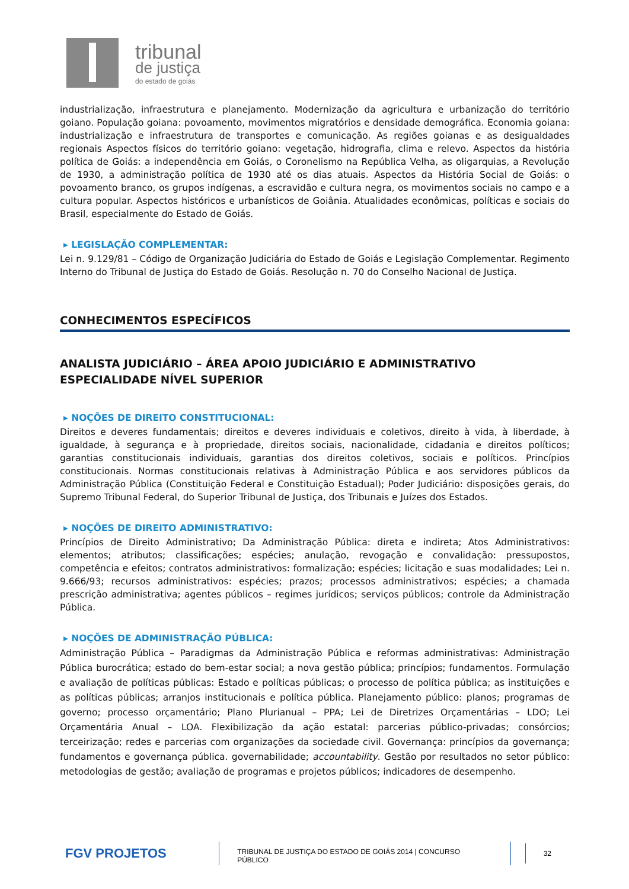tribunal
de justiça
do estado de goiás
industrialização, infraestrutura e planejamento. Modernização da agricultura e urbanização do território goiano. População goiana: povoamento, movimentos migratórios e densidade demográfica. Economia goiana: industrialização e infraestrutura de transportes e comunicação. As regiões goianas e as desigualdades regionais Aspectos físicos do território goiano: vegetação, hidrografia, clima e relevo. Aspectos da história política de Goiás: a independência em Goiás, o Coronelismo na República Velha, as oligarquias, a Revolução de 1930, a administração política de 1930 até os dias atuais. Aspectos da História Social de Goiás: o povoamento branco, os grupos indígenas, a escravidão e cultura negra, os movimentos sociais no campo e a cultura popular. Aspectos históricos e urbanísticos de Goiânia. Atualidades econômicas, políticas e sociais do Brasil, especialmente do Estado de Goiás.
▸ LEGISLAÇÃO COMPLEMENTAR:
Lei n. 9.129/81 – Código de Organização Judiciária do Estado de Goiás e Legislação Complementar. Regimento Interno do Tribunal de Justiça do Estado de Goiás. Resolução n. 70 do Conselho Nacional de Justiça.
CONHECIMENTOS ESPECÍFICOS
ANALISTA JUDICIÁRIO – ÁREA APOIO JUDICIÁRIO E ADMINISTRATIVO
ESPECIALIDADE NÍVEL SUPERIOR
▸ NOÇÕES DE DIREITO CONSTITUCIONAL:
Direitos e deveres fundamentais; direitos e deveres individuais e coletivos, direito à vida, à liberdade, à igualdade, à segurança e à propriedade, direitos sociais, nacionalidade, cidadania e direitos políticos; garantias constitucionais individuais, garantias dos direitos coletivos, sociais e políticos. Princípios constitucionais. Normas constitucionais relativas à Administração Pública e aos servidores públicos da Administração Pública (Constituição Federal e Constituição Estadual); Poder Judiciário: disposições gerais, do Supremo Tribunal Federal, do Superior Tribunal de Justiça, dos Tribunais e Juízes dos Estados.
▸ NOÇÕES DE DIREITO ADMINISTRATIVO:
Princípios de Direito Administrativo; Da Administração Pública: direta e indireta; Atos Administrativos: elementos; atributos; classificações; espécies; anulação, revogação e convalidação: pressupostos, competência e efeitos; contratos administrativos: formalização; espécies; licitação e suas modalidades; Lei n. 9.666/93; recursos administrativos: espécies; prazos; processos administrativos; espécies; a chamada prescrição administrativa; agentes públicos – regimes jurídicos; serviços públicos; controle da Administração Pública.
▸ NOÇÕES DE ADMINISTRAÇÃO PÚBLICA:
Administração Pública – Paradigmas da Administração Pública e reformas administrativas: Administração Pública burocrática; estado do bem-estar social; a nova gestão pública; princípios; fundamentos. Formulação e avaliação de políticas públicas: Estado e políticas públicas; o processo de política pública; as instituições e as políticas públicas; arranjos institucionais e política pública. Planejamento público: planos; programas de governo; processo orçamentário; Plano Plurianual – PPA; Lei de Diretrizes Orçamentárias – LDO; Lei Orçamentária Anual – LOA. Flexibilização da ação estatal: parcerias público-privadas; consórcios; terceirização; redes e parcerias com organizações da sociedade civil. Governança: princípios da governança; fundamentos e governança pública. governabilidade; accountability. Gestão por resultados no setor público: metodologias de gestão; avaliação de programas e projetos públicos; indicadores de desempenho.
FGV PROJETOS
TRIBUNAL DE JUSTIÇA DO ESTADO DE GOIÁS 2014 | CONCURSO PÚBLICO
32